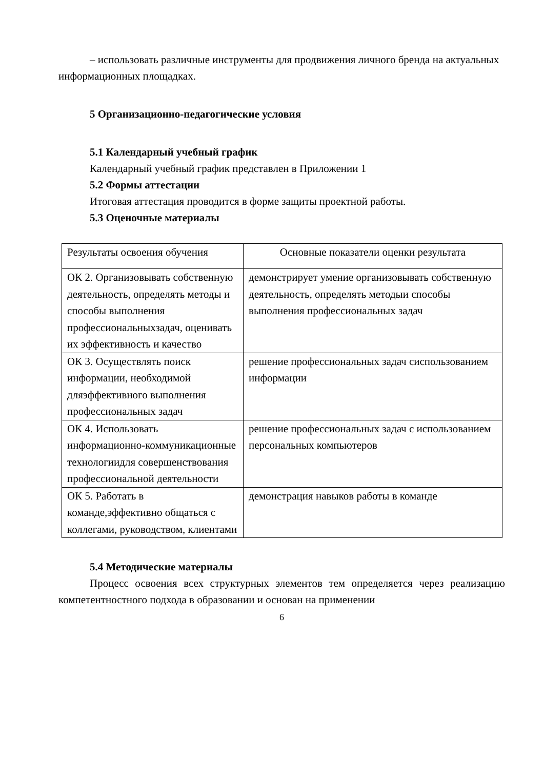– использовать различные инструменты для продвижения личного бренда на актуальных информационных площадках.
5 Организационно-педагогические условия
5.1 Календарный учебный график
Календарный учебный график представлен в Приложении 1
5.2 Формы аттестации
Итоговая аттестация проводится в форме защиты проектной работы.
5.3 Оценочные материалы
| Результаты освоения обучения | Основные показатели оценки результата |
| ОК 2. Организовывать собственную деятельность, определять методы и способы выполнения профессиональныхзадач, оценивать их эффективность и качество | демонстрирует умение организовывать собственную деятельность, определять методыи способы выполнения профессиональных задач |
| ОК 3. Осуществлять поиск информации, необходимой дляэффективного выполнения профессиональных задач | решение профессиональных задач сиспользованием информации |
| ОК 4. Использовать информационно-коммуникационные технологиидля совершенствования профессиональной деятельности | решение профессиональных задач с использованием персональных компьютеров |
| ОК 5. Работать в команде,эффективно общаться с коллегами, руководством, клиентами | демонстрация навыков работы в команде |
5.4 Методические материалы
Процесс освоения всех структурных элементов тем определяется через реализацию компетентностного подхода в образовании и основан на применении
6